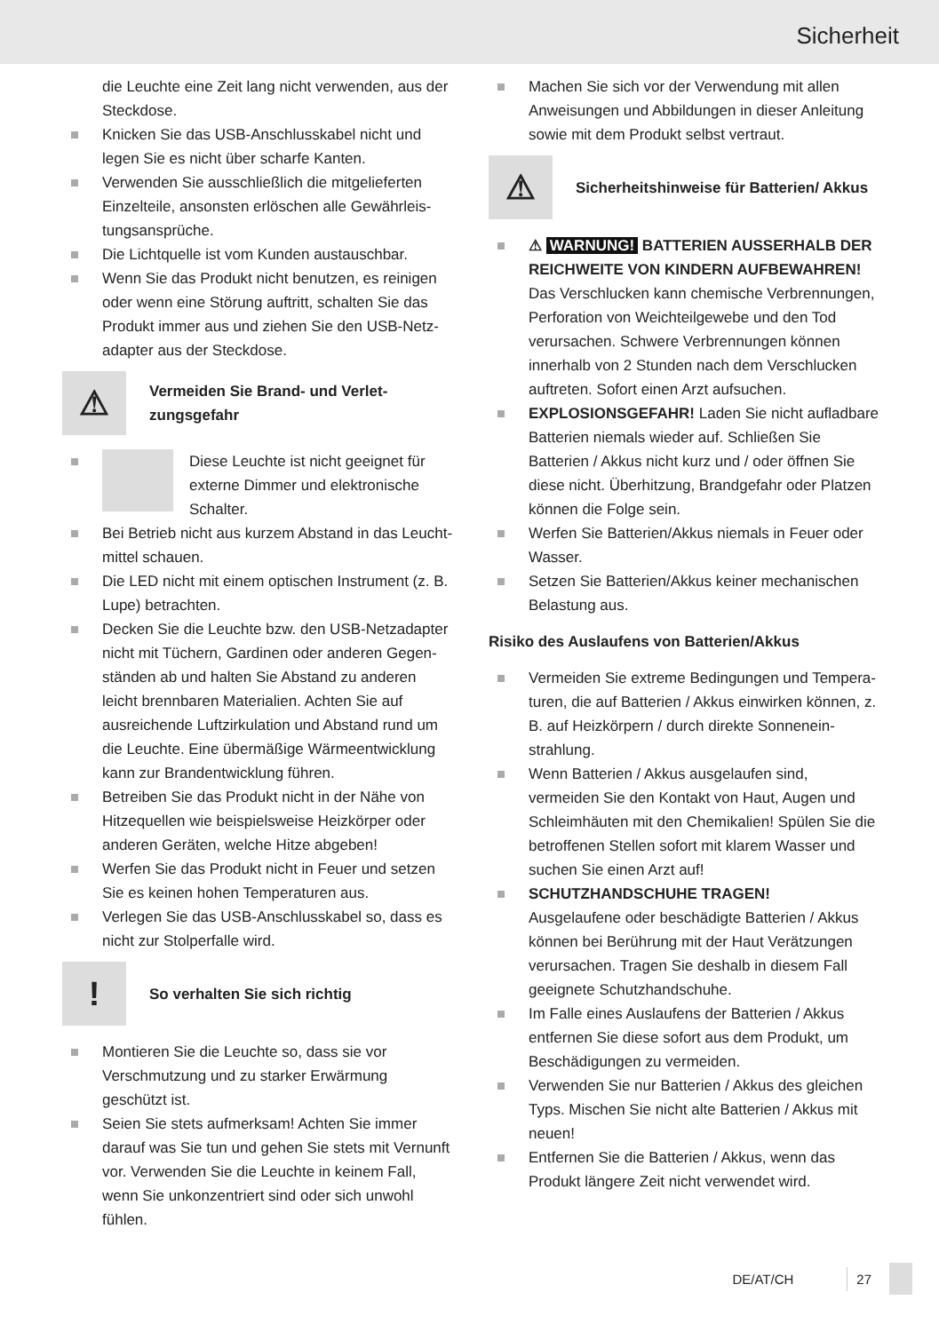Sicherheit
die Leuchte eine Zeit lang nicht verwenden, aus der Steckdose.
Knicken Sie das USB-Anschlusskabel nicht und legen Sie es nicht über scharfe Kanten.
Verwenden Sie ausschließlich die mitgelieferten Einzelteile, ansonsten erlöschen alle Gewährleis­tungsansprüche.
Die Lichtquelle ist vom Kunden austauschbar.
Wenn Sie das Produkt nicht benutzen, es reinigen oder wenn eine Störung auftritt, schalten Sie das Produkt immer aus und ziehen Sie den USB-Netz­adapter aus der Steckdose.
⚠
Vermeiden Sie Brand- und Verlet­zungsgefahr
Diese Leuchte ist nicht geeignet für externe Dimmer und elektronische Schalter.
Bei Betrieb nicht aus kurzem Abstand in das Leucht­mittel schauen.
Die LED nicht mit einem optischen Instrument (z. B. Lupe) betrachten.
Decken Sie die Leuchte bzw. den USB-Netzadapter nicht mit Tüchern, Gardinen oder anderen Gegen­ständen ab und halten Sie Abstand zu anderen leicht brennbaren Materialien. Achten Sie auf ausreichende Luftzirkulation und Abstand rund um die Leuchte. Eine übermäßige Wärmeentwicklung kann zur Brandentwicklung führen.
Betreiben Sie das Produkt nicht in der Nähe von Hitzequellen wie beispielsweise Heizkörper oder anderen Geräten, welche Hitze abgeben!
Werfen Sie das Produkt nicht in Feuer und setzen Sie es keinen hohen Temperaturen aus.
Verlegen Sie das USB-Anschlusskabel so, dass es nicht zur Stolperfalle wird.
!
So verhalten Sie sich richtig
Montieren Sie die Leuchte so, dass sie vor Verschmutzung und zu starker Erwärmung geschützt ist.
Seien Sie stets aufmerksam! Achten Sie immer darauf was Sie tun und gehen Sie stets mit Vernunft vor. Verwenden Sie die Leuchte in keinem Fall, wenn Sie unkonzentriert sind oder sich unwohl fühlen.
Machen Sie sich vor der Verwendung mit allen Anweisungen und Abbildungen in dieser Anleitung sowie mit dem Produkt selbst vertraut.
⚠
Sicherheitshinweise für Batterien/ Akkus
⚠ WARNUNG! BATTERIEN AUSSERHALB DER REICHWEITE VON KINDERN AUFBEWAHREN!
Das Verschlucken kann chemische Verbrennungen, Perforation von Weichteilgewebe und den Tod verursachen. Schwere Verbrennungen können innerhalb von 2 Stunden nach dem Verschlucken auftreten. Sofort einen Arzt aufsuchen.
EXPLOSIONSGEFAHR! Laden Sie nicht aufladbare Batterien niemals wieder auf. Schließen Sie Batterien / Akkus nicht kurz und / oder öffnen Sie diese nicht. Überhitzung, Brandgefahr oder Platzen können die Folge sein.
Werfen Sie Batterien/Akkus niemals in Feuer oder Wasser.
Setzen Sie Batterien/Akkus keiner mechanischen Belastung aus.
Risiko des Auslaufens von Batterien/Akkus
Vermeiden Sie extreme Bedingungen und Tempera­turen, die auf Batterien / Akkus einwirken können, z. B. auf Heizkörpern / durch direkte Sonnenein­strahlung.
Wenn Batterien / Akkus ausgelaufen sind, vermeiden Sie den Kontakt von Haut, Augen und Schleimhäuten mit den Chemikalien! Spülen Sie die betroffenen Stellen sofort mit klarem Wasser und suchen Sie einen Arzt auf!
SCHUTZHANDSCHUHE TRAGEN!
Ausgelaufene oder beschädigte Batte­rien / Akkus können bei Berührung mit der Haut Verätzungen verursachen. Tragen Sie deshalb in diesem Fall geeignete Schutzhandschuhe.
Im Falle eines Auslaufens der Batterien / Akkus entfernen Sie diese sofort aus dem Produkt, um Beschädigungen zu vermeiden.
Verwenden Sie nur Batterien / Akkus des gleichen Typs. Mischen Sie nicht alte Batterien / Akkus mit neuen!
Entfernen Sie die Batterien / Akkus, wenn das Produkt längere Zeit nicht verwendet wird.
DE/AT/CH 27